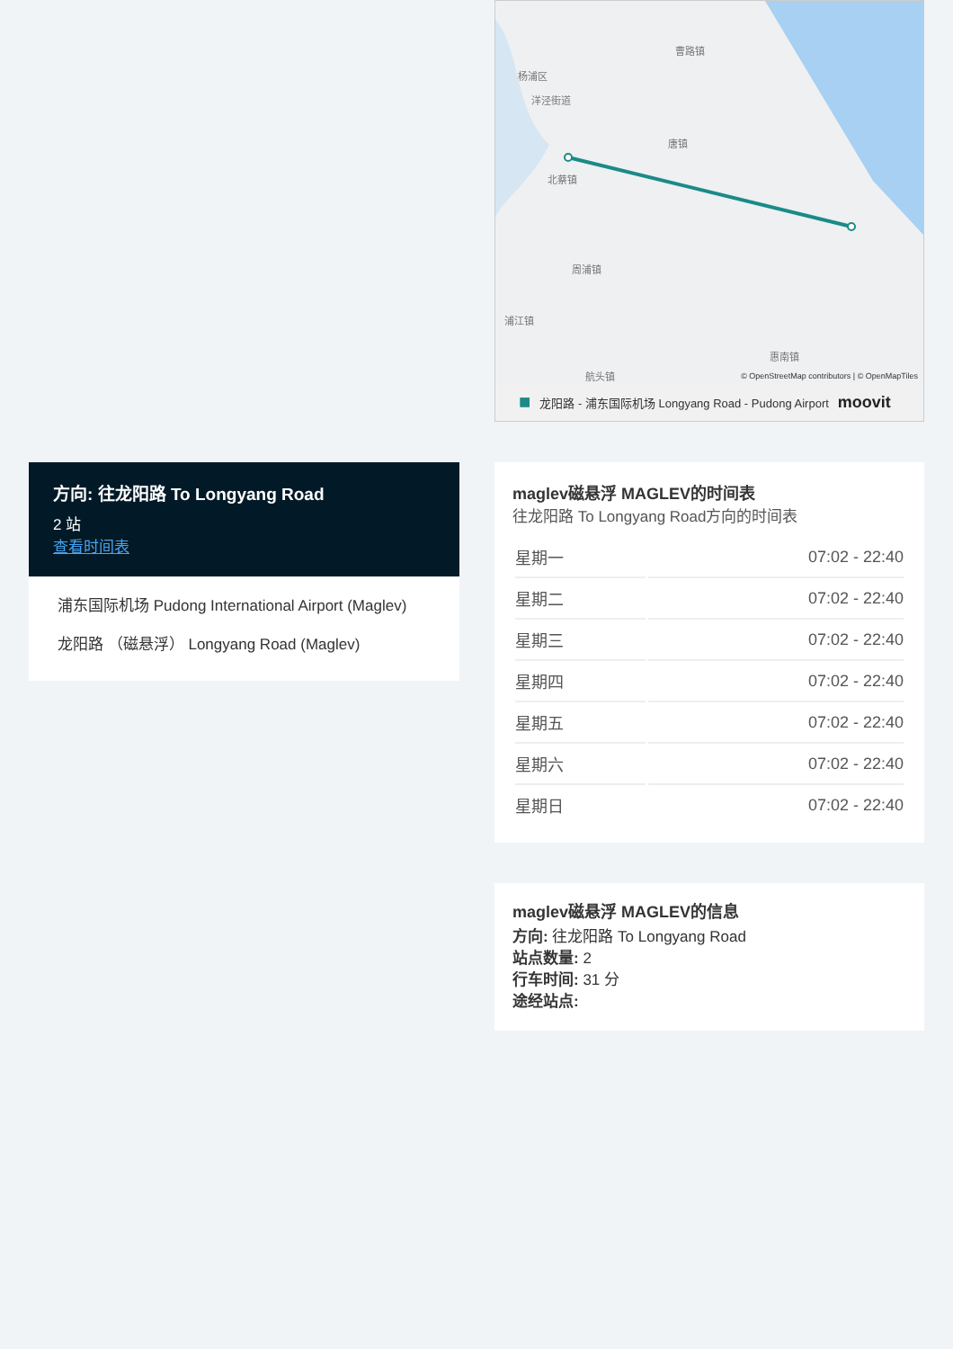曹路镇
杨浦区
洋泾街道
唐镇
北蔡镇
周浦镇
浦江镇
惠南镇
航头镇
© OpenStreetMap contributors | © OpenMapTiles
■ 龙阳路 - 浦东国际机场 Longyang Road - Pudong Airport moovit
maglev磁悬浮 MAGLEV的时间表
往龙阳路 To Longyang Road方向的时间表
| 星期一 | 07:02 - 22:40 |
| 星期二 | 07:02 - 22:40 |
| 星期三 | 07:02 - 22:40 |
| 星期四 | 07:02 - 22:40 |
| 星期五 | 07:02 - 22:40 |
| 星期六 | 07:02 - 22:40 |
| 星期日 | 07:02 - 22:40 |
maglev磁悬浮 MAGLEV的信息
方向: 往龙阳路 To Longyang Road
站点数量: 2
行车时间: 31 分
途经站点:
方向: 往龙阳路 To Longyang Road
2 站
查看时间表
浦东国际机场 Pudong International Airport (Maglev)
龙阳路 （磁悬浮） Longyang Road (Maglev)